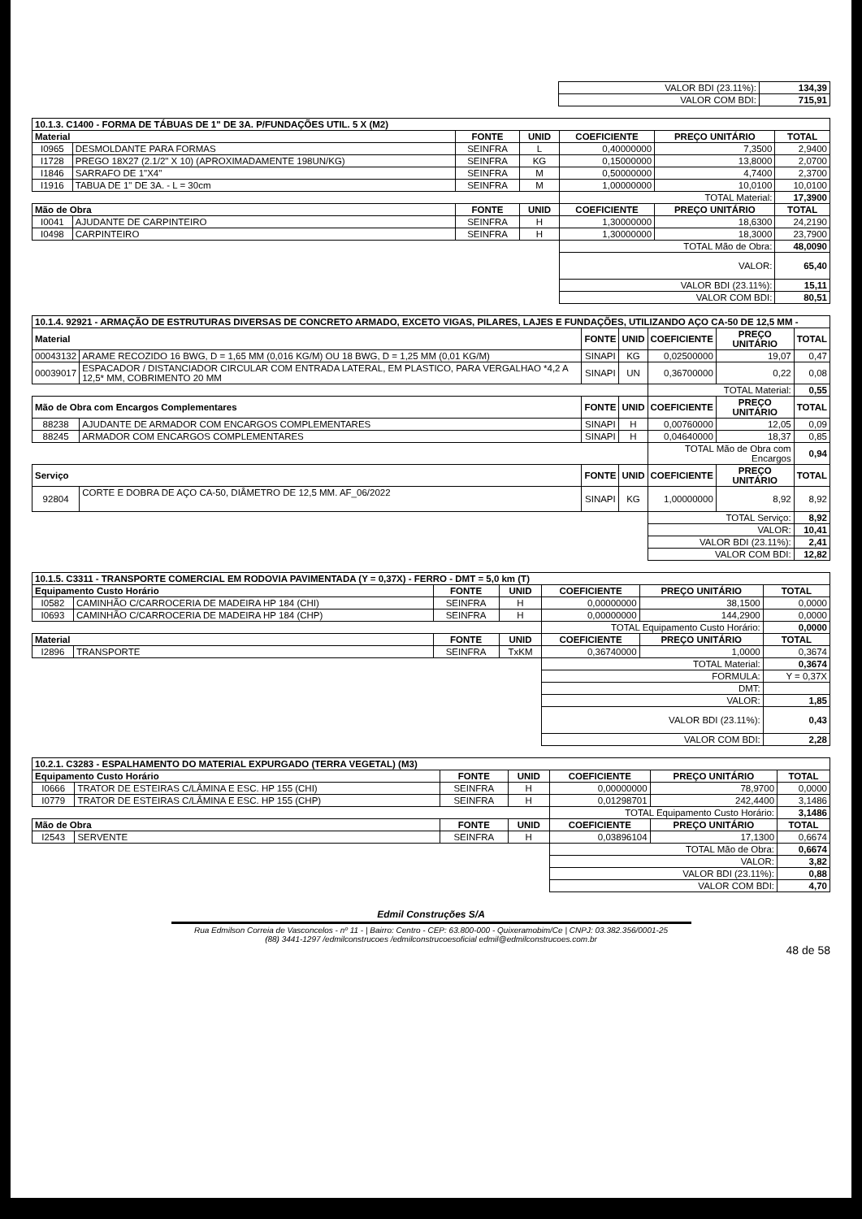| VALOR BDI (23.11%): | 134,39 |
| VALOR COM BDI: | 715,91 |
| 10.1.3. C1400 - FORMA DE TÁBUAS DE 1" DE 3A. P/FUNDAÇÕES UTIL. 5 X (M2) | | | | | | |
| --- | --- | --- | --- | --- | --- | --- |
| Material | | FONTE | UNID | COEFICIENTE | PREÇO UNITÁRIO | TOTAL |
| I0965 | DESMOLDANTE PARA FORMAS | SEINFRA | L | 0,40000000 | 7,3500 | 2,9400 |
| I1728 | PREGO 18X27 (2.1/2" X 10) (APROXIMADAMENTE 198UN/KG) | SEINFRA | KG | 0,15000000 | 13,8000 | 2,0700 |
| I1846 | SARRAFO DE 1"X4" | SEINFRA | M | 0,50000000 | 4,7400 | 2,3700 |
| I1916 | TABUA DE 1" DE 3A. - L = 30cm | SEINFRA | M | 1,00000000 | 10,0100 | 10,0100 |
| | | | | TOTAL Material: | | 17,3900 |
| Mão de Obra | | FONTE | UNID | COEFICIENTE | PREÇO UNITÁRIO | TOTAL |
| I0041 | AJUDANTE DE CARPINTEIRO | SEINFRA | H | 1,30000000 | 18,6300 | 24,2190 |
| I0498 | CARPINTEIRO | SEINFRA | H | 1,30000000 | 18,3000 | 23,7900 |
| | | | | TOTAL Mão de Obra: | | 48,0090 |
| | | | | VALOR: | | 65,40 |
| | | | | VALOR BDI (23.11%): | | 15,11 |
| | | | | VALOR COM BDI: | | 80,51 |
| 10.1.4. 92921 - ARMAÇÃO DE ESTRUTURAS DIVERSAS DE CONCRETO ARMADO, EXCETO VIGAS, PILARES, LAJES E FUNDAÇÕES, UTILIZANDO AÇO CA-50 DE 12,5 MM - | | | | | | |
| --- | --- | --- | --- | --- | --- | --- |
| Material | | FONTE | UNID | COEFICIENTE | PREÇO UNITÁRIO | TOTAL |
| 00043132 | ARAME RECOZIDO 16 BWG, D = 1,65 MM (0,016 KG/M) OU 18 BWG, D = 1,25 MM (0,01 KG/M) | SINAPI | KG | 0,02500000 | 19,07 | 0,47 |
| 00039017 | ESPACADOR / DISTANCIADOR CIRCULAR COM ENTRADA LATERAL, EM PLASTICO, PARA VERGALHAO *4,2 A 12,5* MM, COBRIMENTO 20 MM | SINAPI | UN | 0,36700000 | 0,22 | 0,08 |
| | | | | TOTAL Material: | | 0,55 |
| Mão de Obra com Encargos Complementares | | FONTE | UNID | COEFICIENTE | PREÇO UNITÁRIO | TOTAL |
| 88238 | AJUDANTE DE ARMADOR COM ENCARGOS COMPLEMENTARES | SINAPI | H | 0,00760000 | 12,05 | 0,09 |
| 88245 | ARMADOR COM ENCARGOS COMPLEMENTARES | SINAPI | H | 0,04640000 | 18,37 | 0,85 |
| | | | | TOTAL Mão de Obra com Encargos | | 0,94 |
| Serviço | | FONTE | UNID | COEFICIENTE | PREÇO UNITÁRIO | TOTAL |
| 92804 | CORTE E DOBRA DE AÇO CA-50, DIÂMETRO DE 12,5 MM. AF_06/2022 | SINAPI | KG | 1,00000000 | 8,92 | 8,92 |
| | | | | TOTAL Serviço: | | 8,92 |
| | | | | VALOR: | | 10,41 |
| | | | | VALOR BDI (23.11%): | | 2,41 |
| | | | | VALOR COM BDI: | | 12,82 |
| 10.1.5. C3311 - TRANSPORTE COMERCIAL EM RODOVIA PAVIMENTADA (Y = 0,37X) - FERRO - DMT = 5,0 km (T) | | | | | | |
| --- | --- | --- | --- | --- | --- | --- |
| Equipamento Custo Horário | | FONTE | UNID | COEFICIENTE | PREÇO UNITÁRIO | TOTAL |
| I0582 | CAMINHÃO C/CARROCERIA DE MADEIRA HP 184 (CHI) | SEINFRA | H | 0,00000000 | 38,1500 | 0,0000 |
| I0693 | CAMINHÃO C/CARROCERIA DE MADEIRA HP 184 (CHP) | SEINFRA | H | 0,00000000 | 144,2900 | 0,0000 |
| | | | | TOTAL Equipamento Custo Horário: | | 0,0000 |
| Material | | FONTE | UNID | COEFICIENTE | PREÇO UNITÁRIO | TOTAL |
| I2896 | TRANSPORTE | SEINFRA | TxKM | 0,36740000 | 1,0000 | 0,3674 |
| | | | | TOTAL Material: | | 0,3674 |
| | | | | FORMULA: | | Y = 0,37X |
| | | | | DMT: | | |
| | | | | VALOR: | | 1,85 |
| | | | | VALOR BDI (23.11%): | | 0,43 |
| | | | | VALOR COM BDI: | | 2,28 |
| 10.2.1. C3283 - ESPALHAMENTO DO MATERIAL EXPURGADO (TERRA VEGETAL) (M3) | | | | | | |
| --- | --- | --- | --- | --- | --- | --- |
| Equipamento Custo Horário | | FONTE | UNID | COEFICIENTE | PREÇO UNITÁRIO | TOTAL |
| I0666 | TRATOR DE ESTEIRAS C/LÂMINA E ESC. HP 155 (CHI) | SEINFRA | H | 0,00000000 | 78,9700 | 0,0000 |
| I0779 | TRATOR DE ESTEIRAS C/LÂMINA E ESC. HP 155 (CHP) | SEINFRA | H | 0,01298701 | 242,4400 | 3,1486 |
| | | | | TOTAL Equipamento Custo Horário: | | 3,1486 |
| Mão de Obra | | FONTE | UNID | COEFICIENTE | PREÇO UNITÁRIO | TOTAL |
| I2543 | SERVENTE | SEINFRA | H | 0,03896104 | 17,1300 | 0,6674 |
| | | | | TOTAL Mão de Obra: | | 0,6674 |
| | | | | VALOR: | | 3,82 |
| | | | | VALOR BDI (23.11%): | | 0,88 |
| | | | | VALOR COM BDI: | | 4,70 |
Edmil Construções S/A
Rua Edmilson Correia de Vasconcelos - nº 11 - | Bairro: Centro - CEP: 63.800-000 - Quixeramobim/Ce | CNPJ: 03.382.356/0001-25
(88) 3441-1297 /edmilconstrucoes /edmilconstrucoesoficial edmil@edmilconstrucoes.com.br
48 de 58